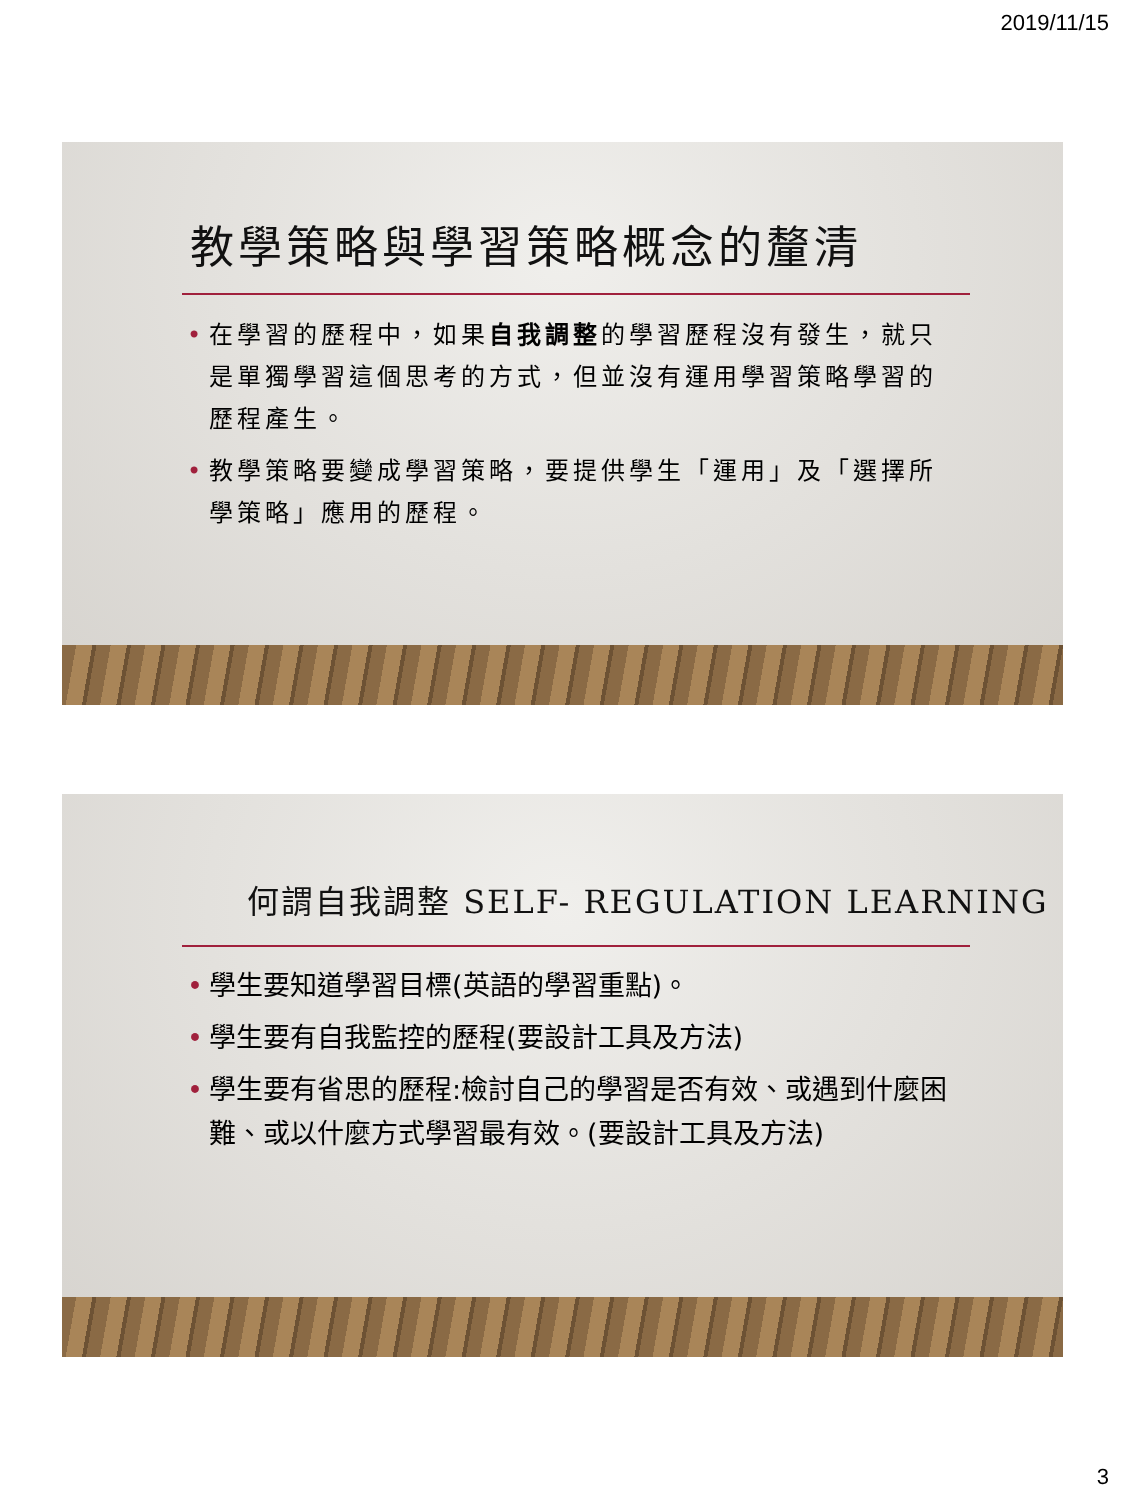2019/11/15
教學策略與學習策略概念的釐清
• 在學習的歷程中，如果自我調整的學習歷程沒有發生，就只是單獨學習這個思考的方式，但並沒有運用學習策略學習的歷程產生。
• 教學策略要變成學習策略，要提供學生「運用」及「選擇所學策略」應用的歷程。
何謂自我調整 SELF- REGULATION LEARNING
• 學生要知道學習目標(英語的學習重點)。
• 學生要有自我監控的歷程(要設計工具及方法)
• 學生要有省思的歷程:檢討自己的學習是否有效、或遇到什麼困難、或以什麼方式學習最有效。(要設計工具及方法)
3